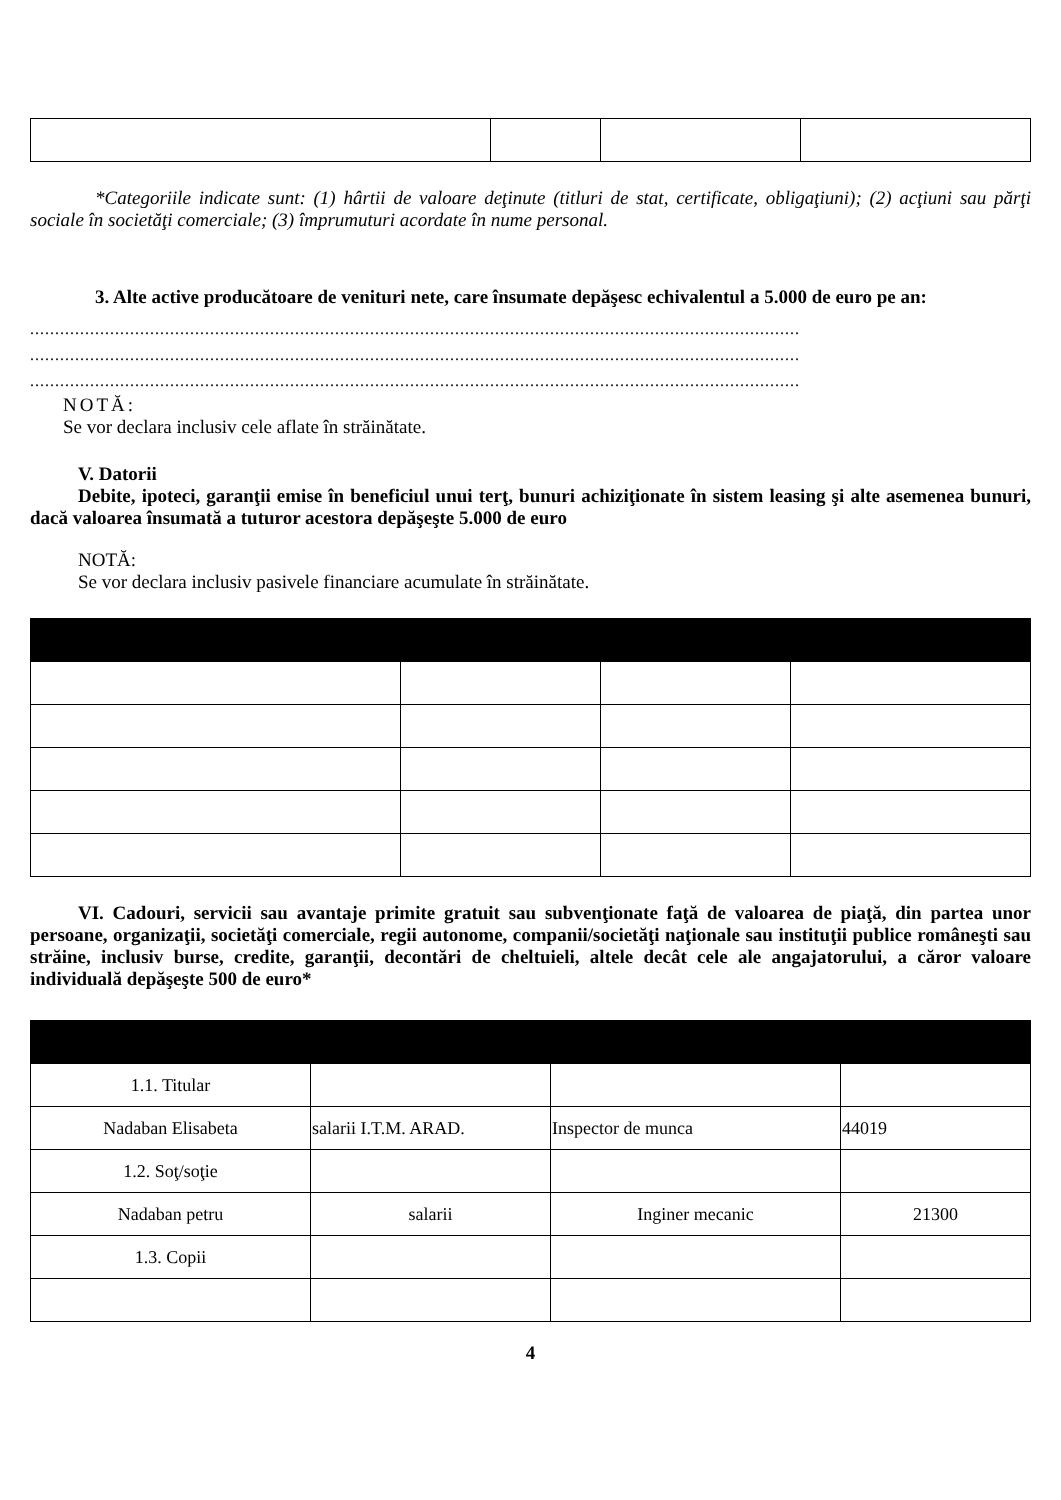*Categoriile indicate sunt: (1) hârtii de valoare deţinute (titluri de stat, certificate, obligaţiuni); (2) acţiuni sau părţi sociale în societăţi comerciale; (3) împrumuturi acordate în nume personal.
3. Alte active producătoare de venituri nete, care însumate depăşesc echivalentul a 5.000 de euro pe an:
..........................................................................................................................................................
..........................................................................................................................................................
..........................................................................................................................................................
NOTĂ:
Se vor declara inclusiv cele aflate în străinătate.
V. Datorii
Debite, ipoteci, garanţii emise în beneficiul unui terţ, bunuri achiziţionate în sistem leasing şi alte asemenea bunuri, dacă valoarea însumată a tuturor acestora depăşeşte 5.000 de euro
NOTĂ:
Se vor declara inclusiv pasivele financiare acumulate în străinătate.
VI. Cadouri, servicii sau avantaje primite gratuit sau subvenţionate faţă de valoarea de piaţă, din partea unor persoane, organizaţii, societăţi comerciale, regii autonome, companii/societăţi naţionale sau instituţii publice româneşti sau străine, inclusiv burse, credite, garanţii, decontări de cheltuieli, altele decât cele ale angajatorului, a căror valoare individuală depăşeşte 500 de euro*
| 1.1. Titular | | | |
| Nadaban Elisabeta | salarii I.T.M. ARAD. | Inspector de munca | 44019 |
| 1.2. Soţ/soţie | | | |
| Nadaban petru | salarii | Inginer mecanic | 21300 |
| 1.3. Copii | | | |
4